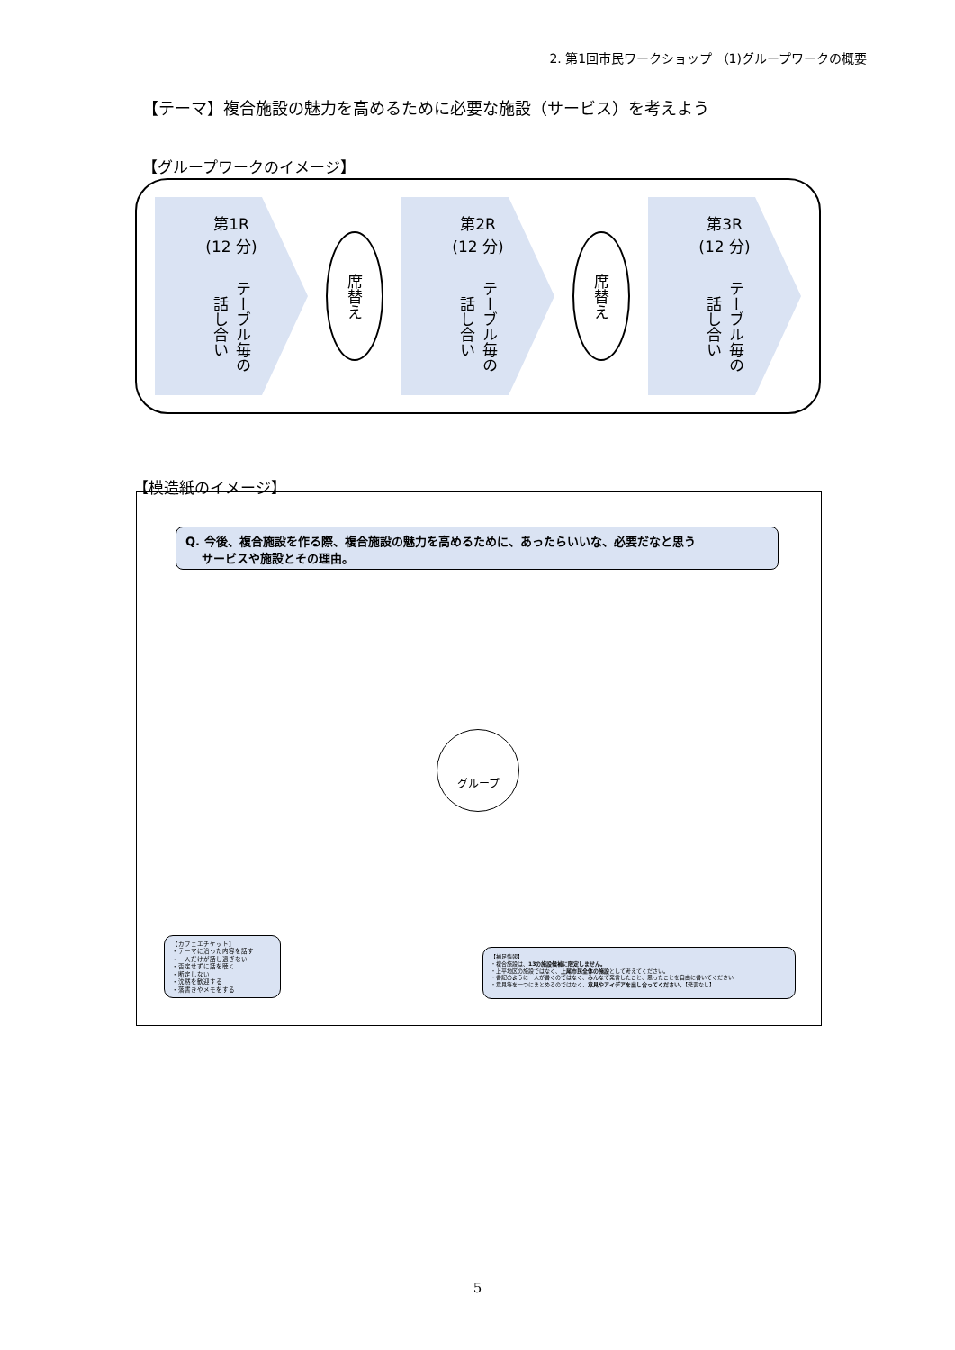2. 第1回市民ワークショップ （1)グループワークの概要
【テーマ】複合施設の魅力を高めるために必要な施設（サービス）を考えよう
【グループワークのイメージ】
第1R
(12 分)
テーブル毎の 話し合い
席替え
第2R
(12 分)
テーブル毎の 話し合い
席替え
第3R
(12 分)
テーブル毎の 話し合い
【模造紙のイメージ】
Q. 今後、複合施設を作る際、複合施設の魅力を高めるために、あったらいいな、必要だなと思う
サービスや施設とその理由。
グループ
【カフェエチケット】
・テーマに沿った内容を話す
・一人だけが話し過ぎない
・否定せずに話を聴く
・断定しない
・沈黙を歓迎する
・落書きやメモをする
【補足情報】
・複合施設は、13の施設候補に限定しません。
・上平地区の施設ではなく、上尾市民全体の施設として考えてください。
・書記のように一人が書くのではなく、みんなで発言したこと、思ったことを自由に書いてください
・意見等を一つにまとめるのではなく、意見やアイデアを出し合ってください。【発表なし】
5